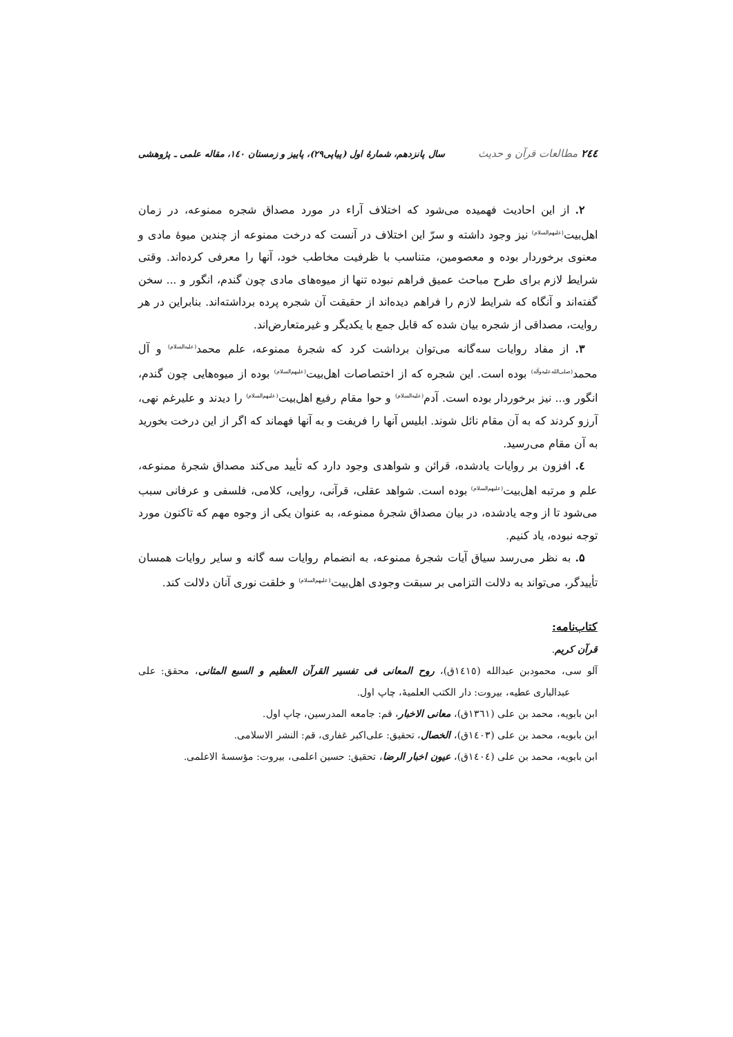٢٤٤ مطالعات قرآن و حدیث سال پانزدهم، شمارهٔ اول (پیاپی۲۹)، پاییز و زمستان ۱٤۰، مقاله علمی ـ پژوهشی
۲. از این احادیث فهمیده می‌شود که اختلاف آراء در مورد مصداق شجره ممنوعه، در زمان اهل‌بیت<sup>(علیهم‌السلام)</sup> نیز وجود داشته و سرّ این اختلاف در آنست که درخت ممنوعه از چندین میوهٔ مادی و معنوی برخوردار بوده و معصومین، متناسب با ظرفیت مخاطب خود، آنها را معرفی کرده‌اند. وقتی شرایط لازم برای طرح مباحث عمیق فراهم نبوده تنها از میوه‌های مادی چون گندم، انگور و ... سخن گفته‌اند و آنگاه که شرایط لازم را فراهم دیده‌اند از حقیقت آن شجره پرده برداشته‌اند. بنابراین در هر روایت، مصداقی از شجره بیان شده که قابل جمع با یکدیگر و غیرمتعارض‌اند.
۳. از مفاد روایات سه‌گانه می‌توان برداشت کرد که شجرهٔ ممنوعه، علم محمد<sup>(علیه‌السلام)</sup> و آل محمد<sup>(صلی‌الله‌علیه‌وآله)</sup> بوده است. این شجره که از اختصاصات اهل‌بیت<sup>(علیهم‌السلام)</sup> بوده از میوه‌هایی چون گندم، انگور و... نیز برخوردار بوده است. آدم<sup>(علیه‌السلام)</sup> و حوا مقام رفیع اهل‌بیت<sup>(علیهم‌السلام)</sup> را دیدند و علیرغم نهی، آرزو کردند که به آن مقام نائل شوند. ابلیس آنها را فریفت و به آنها فهماند که اگر از این درخت بخورید به آن مقام می‌رسید.
٤. افزون بر روایات یادشده، قرائن و شواهدی وجود دارد که تأیید می‌کند مصداق شجرهٔ ممنوعه، علم و مرتبه اهل‌بیت<sup>(علیهم‌السلام)</sup> بوده است. شواهد عقلی، قرآنی، روایی، کلامی، فلسفی و عرفانی سبب می‌شود تا از وجه یادشده، در بیان مصداق شجرهٔ ممنوعه، به عنوان یکی از وجوه مهم که تاکنون مورد توجه نبوده، یاد کنیم.
۵. به نظر می‌رسد سیاق آیات شجرهٔ ممنوعه، به انضمام روایات سه گانه و سایر روایات همسان تأییدگر، می‌تواند به دلالت التزامی بر سبقت وجودی اهل‌بیت<sup>(علیهم‌السلام)</sup> و خلقت نوری آنان دلالت کند.
کتاب‌نامه:
قرآن کریم.
آلو سی، محمودبن عبدالله (١٤١٥ق)، روح المعانی فی تفسیر القرآن العظیم و السبع المثانی، محقق: علی عبدالباری عطیه، بیروت: دار الکتب العلمیهٔ، چاپ اول.
ابن بابویه، محمد بن علی (١٣٦١ق)، معانی الاخبار، قم: جامعه المدرسین، چاپ اول.
ابن بابویه، محمد بن علی (١٤٠٣ق)، الخصال، تحقیق: علی‌اکبر غفاری، قم: النشر الاسلامی.
ابن بابویه، محمد بن علی (١٤٠٤ق)، عیون اخبار الرضا، تحقیق: حسین اعلمی، بیروت: مؤسسهٔ الاعلمی.